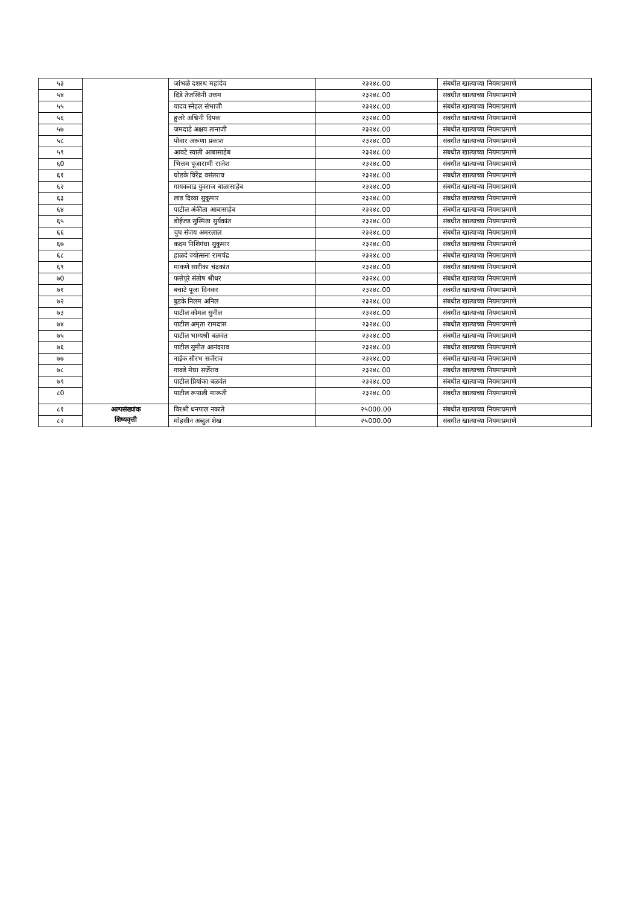| ५३ | | जांभळे दशरथ महादेव | २३२४८.00 | संबधीत खात्याच्या नियमाप्रमाणे |
| ५४ | | दिंडे तेजस्विनी उत्तम | २३२४८.00 | संबधीत खात्याच्या नियमाप्रमाणे |
| ५५ | | यादव स्नेहल संभाजी | २३२४८.00 | संबधीत खात्याच्या नियमाप्रमाणे |
| ५६ | | हुजरे अश्विनी दिपक | २३२४८.00 | संबधीत खात्याच्या नियमाप्रमाणे |
| ५७ | | जमदाडे अक्षय तानाजी | २३२४८.00 | संबधीत खात्याच्या नियमाप्रमाणे |
| ५८ | | पोवार अरूणा प्रकाश | २३२४८.00 | संबधीत खात्याच्या नियमाप्रमाणे |
| ५९ | | आवटे स्वाती आबासाहेब | २३२४८.00 | संबधीत खात्याच्या नियमाप्रमाणे |
| ६0 | | भित्तम पूजाराणी राजेश | २३२४८.00 | संबधीत खात्याच्या नियमाप्रमाणे |
| ६१ | | घोडके विरेंद्र वसंतराव | २३२४८.00 | संबधीत खात्याच्या नियमाप्रमाणे |
| ६२ | | गायकवाड युवराज बाळासाहेब | २३२४८.00 | संबधीत खात्याच्या नियमाप्रमाणे |
| ६३ | | लाड दिव्या सुकुमार | २३२४८.00 | संबधीत खात्याच्या नियमाप्रमाणे |
| ६४ | | पाटील अंकीता आबासाहेब | २३२४८.00 | संबधीत खात्याच्या नियमाप्रमाणे |
| ६५ | | डोईजड सुस्मिता सुर्यकांत | २३२४८.00 | संबधीत खात्याच्या नियमाप्रमाणे |
| ६६ | | चुघ संजय अमरलाल | २३२४८.00 | संबधीत खात्याच्या नियमाप्रमाणे |
| ६७ | | कदम निशिगंधा सुकुमार | २३२४८.00 | संबधीत खात्याच्या नियमाप्रमाणे |
| ६८ | | हाळदे ज्योत्सना रामचंद्र | २३२४८.00 | संबधीत खात्याच्या नियमाप्रमाणे |
| ६९ | | माकणे सारीका चंद्रकांत | २३२४८.00 | संबधीत खात्याच्या नियमाप्रमाणे |
| ७0 | | फत्तेपूरे संतोष श्रीधर | २३२४८.00 | संबधीत खात्याच्या नियमाप्रमाणे |
| ७१ | | बचाटे पूजा दिनकर | २३२४८.00 | संबधीत खात्याच्या नियमाप्रमाणे |
| ७२ | | बुडके निलम अनिल | २३२४८.00 | संबधीत खात्याच्या नियमाप्रमाणे |
| ७३ | | पाटील कोमल सुनील | २३२४८.00 | संबधीत खात्याच्या नियमाप्रमाणे |
| ७४ | | पाटील अमृता रामदास | २३२४८.00 | संबधीत खात्याच्या नियमाप्रमाणे |
| ७५ | | पाटील भाग्यश्री बळवंत | २३२४८.00 | संबधीत खात्याच्या नियमाप्रमाणे |
| ७६ | | पाटील सुमीत आनंदराव | २३२४८.00 | संबधीत खात्याच्या नियमाप्रमाणे |
| ७७ | | नाईक सौरभ सर्जेराव | २३२४८.00 | संबधीत खात्याच्या नियमाप्रमाणे |
| ७८ | | गावडे मेघा सर्जेराव | २३२४८.00 | संबधीत खात्याच्या नियमाप्रमाणे |
| ७९ | | पाटील प्रियांका बळवंत | २३२४८.00 | संबधीत खात्याच्या नियमाप्रमाणे |
| ८0 | | पाटील रूपाली मारूती | २३२४८.00 | संबधीत खात्याच्या नियमाप्रमाणे |
| ८१ | अल्पसंख्यांक शिष्यवृत्ती | विरश्री धनपाल नकाते | २५000.00 | संबधीत खात्याच्या नियमाप्रमाणे |
| ८२ | | मोहसीन अब्दुल शेख | २५000.00 | संबधीत खात्याच्या नियमाप्रमाणे |